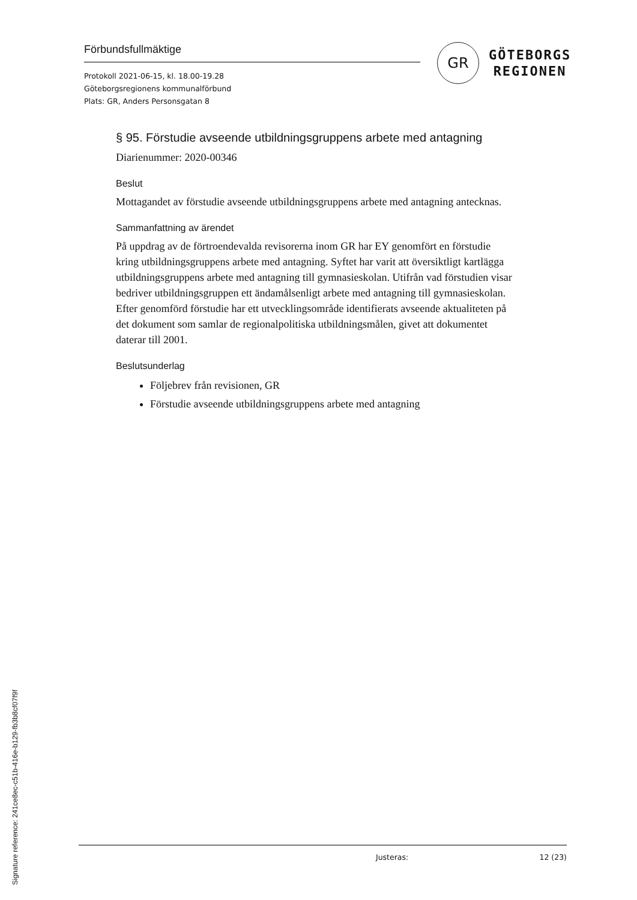Förbundsfullmäktige
Protokoll 2021-06-15, kl. 18.00-19.28
Göteborgsregionens kommunalförbund
Plats: GR, Anders Personsgatan 8
GR
GÖTEBORGS
REGIONEN
§ 95. Förstudie avseende utbildningsgruppens arbete med antagning
Diarienummer: 2020-00346
Beslut
Mottagandet av förstudie avseende utbildningsgruppens arbete med antagning antecknas.
Sammanfattning av ärendet
På uppdrag av de förtroendevalda revisorerna inom GR har EY genomfört en förstudie kring utbildningsgruppens arbete med antagning. Syftet har varit att översiktligt kartlägga utbildningsgruppens arbete med antagning till gymnasieskolan. Utifrån vad förstudien visar bedriver utbildningsgruppen ett ändamålsenligt arbete med antagning till gymnasieskolan. Efter genomförd förstudie har ett utvecklingsområde identifierats avseende aktualiteten på det dokument som samlar de regionalpolitiska utbildningsmålen, givet att dokumentet daterar till 2001.
Beslutsunderlag
Följebrev från revisionen, GR
Förstudie avseende utbildningsgruppens arbete med antagning
Justeras: 12 (23)
Signature reference: 241ce8ec-c51b-416e-b129-fb3b8cf07f9f